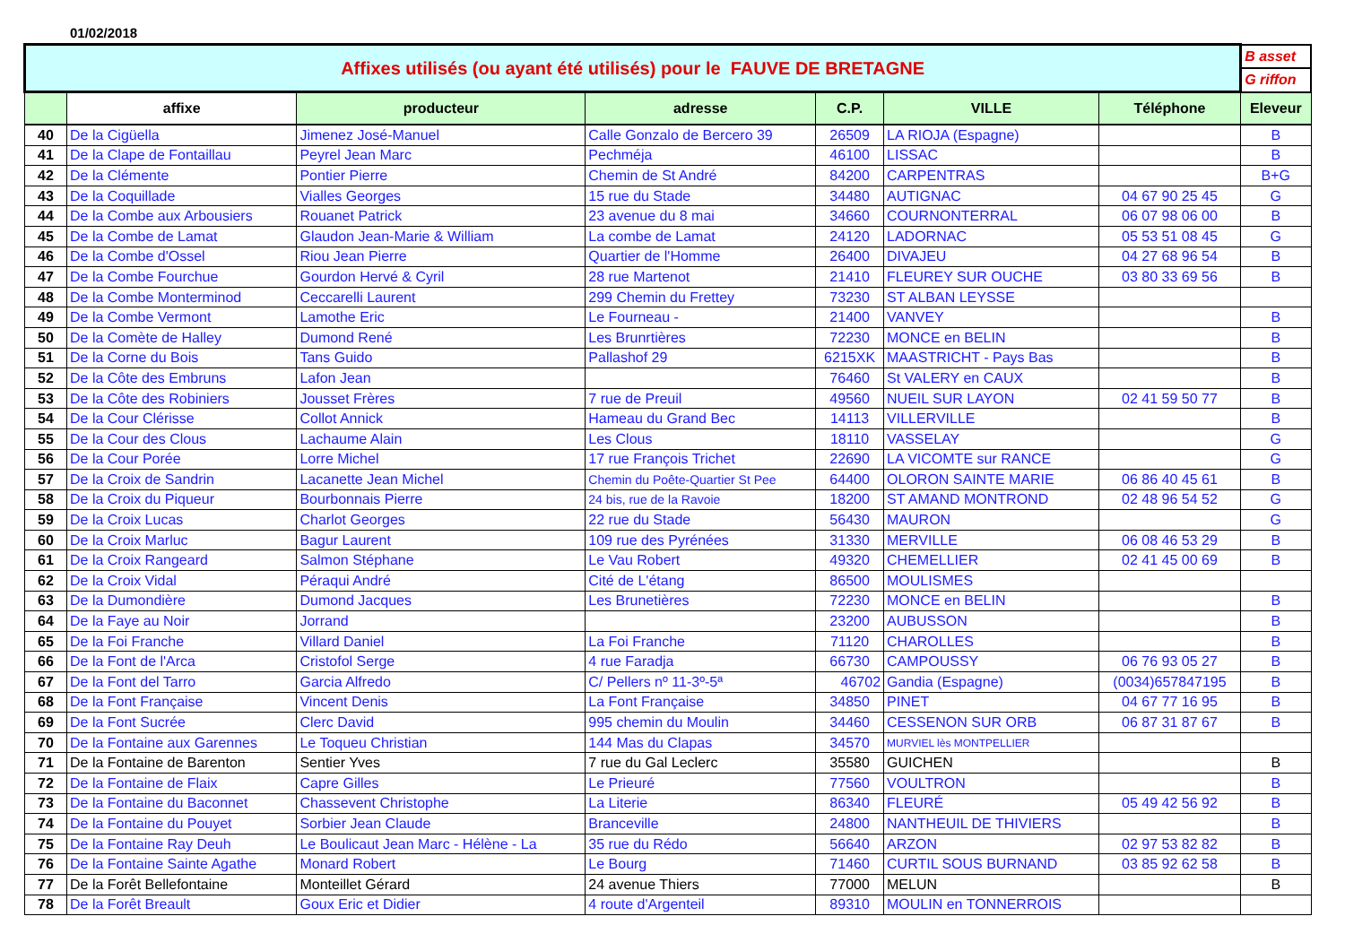01/02/2018
| Affixes utilisés (ou ayant été utilisés) pour le FAUVE DE BRETAGNE | | | | | | | B asset |
| | | | | | | | G riffon |
| | affixe | producteur | adresse | C.P. | VILLE | Téléphone | Eleveur |
| 40 | De la Cigüella | Jimenez José-Manuel | Calle Gonzalo de Bercero 39 | 26509 | LA RIOJA (Espagne) | | B |
| 41 | De la Clape de Fontaillau | Peyrel Jean Marc | Pechméja | 46100 | LISSAC | | B |
| 42 | De la Clémente | Pontier Pierre | Chemin de St André | 84200 | CARPENTRAS | | B+G |
| 43 | De la Coquillade | Vialles Georges | 15 rue du Stade | 34480 | AUTIGNAC | 04 67 90 25 45 | G |
| 44 | De la Combe aux Arbousiers | Rouanet Patrick | 23 avenue du 8 mai | 34660 | COURNONTERRAL | 06 07 98 06 00 | B |
| 45 | De la Combe de Lamat | Glaudon Jean-Marie & William | La combe de Lamat | 24120 | LADORNAC | 05 53 51 08 45 | G |
| 46 | De la Combe d'Ossel | Riou Jean Pierre | Quartier de l'Homme | 26400 | DIVAJEU | 04 27 68 96 54 | B |
| 47 | De la Combe Fourchue | Gourdon Hervé & Cyril | 28 rue Martenot | 21410 | FLEUREY SUR OUCHE | 03 80 33 69 56 | B |
| 48 | De la Combe Monterminod | Ceccarelli Laurent | 299 Chemin du Frettey | 73230 | ST ALBAN LEYSSE | | |
| 49 | De la Combe Vermont | Lamothe Eric | Le Fourneau - | 21400 | VANVEY | | B |
| 50 | De la Comète de Halley | Dumond René | Les Brunrtières | 72230 | MONCE en BELIN | | B |
| 51 | De la Corne du Bois | Tans Guido | Pallashof 29 | 6215XK | MAASTRICHT - Pays Bas | | B |
| 52 | De la Côte des Embruns | Lafon Jean | | 76460 | St VALERY en CAUX | | B |
| 53 | De la Côte des Robiniers | Jousset Frères | 7 rue de Preuil | 49560 | NUEIL SUR LAYON | 02 41 59 50 77 | B |
| 54 | De la Cour Clérisse | Collot Annick | Hameau du Grand Bec | 14113 | VILLERVILLE | | B |
| 55 | De la Cour des Clous | Lachaume Alain | Les Clous | 18110 | VASSELAY | | G |
| 56 | De la Cour Porée | Lorre Michel | 17 rue François Trichet | 22690 | LA VICOMTE sur RANCE | | G |
| 57 | De la Croix de Sandrin | Lacanette Jean Michel | Chemin du Poête-Quartier St Pee | 64400 | OLORON SAINTE MARIE | 06 86 40 45 61 | B |
| 58 | De la Croix du Piqueur | Bourbonnais Pierre | 24 bis, rue de la Ravoie | 18200 | ST AMAND MONTROND | 02 48 96 54 52 | G |
| 59 | De la Croix Lucas | Charlot Georges | 22 rue du Stade | 56430 | MAURON | | G |
| 60 | De la Croix Marluc | Bagur Laurent | 109 rue des Pyrénées | 31330 | MERVILLE | 06 08 46 53 29 | B |
| 61 | De la Croix Rangeard | Salmon Stéphane | Le Vau Robert | 49320 | CHEMELLIER | 02 41 45 00 69 | B |
| 62 | De la Croix Vidal | Péraqui André | Cité de L'étang | 86500 | MOULISMES | | |
| 63 | De la Dumondière | Dumond Jacques | Les Brunetières | 72230 | MONCE en BELIN | | B |
| 64 | De la Faye au Noir | Jorrand | | 23200 | AUBUSSON | | B |
| 65 | De la Foi Franche | Villard Daniel | La Foi Franche | 71120 | CHAROLLES | | B |
| 66 | De la Font de l'Arca | Cristofol Serge | 4 rue Faradja | 66730 | CAMPOUSSY | 06 76 93 05 27 | B |
| 67 | De la Font del Tarro | Garcia Alfredo | C/ Pellers nº 11-3º-5ª | 46702 | Gandia (Espagne) | (0034)657847195 | B |
| 68 | De la Font Française | Vincent Denis | La Font Française | 34850 | PINET | 04 67 77 16 95 | B |
| 69 | De la Font Sucrée | Clerc David | 995 chemin du Moulin | 34460 | CESSENON SUR ORB | 06 87 31 87 67 | B |
| 70 | De la Fontaine aux Garennes | Le Toqueu Christian | 144 Mas du Clapas | 34570 | MURVIEL lès MONTPELLIER | | |
| 71 | De la Fontaine de Barenton | Sentier Yves | 7 rue du Gal Leclerc | 35580 | GUICHEN | | B |
| 72 | De la Fontaine de Flaix | Capre Gilles | Le Prieuré | 77560 | VOULTRON | | B |
| 73 | De la Fontaine du Baconnet | Chassevent Christophe | La Literie | 86340 | FLEURÉ | 05 49 42 56 92 | B |
| 74 | De la Fontaine du Pouyet | Sorbier Jean Claude | Branceville | 24800 | NANTHEUIL DE THIVIERS | | B |
| 75 | De la Fontaine Ray Deuh | Le Boulicaut Jean Marc - Hélène - La | 35 rue du Rédo | 56640 | ARZON | 02 97 53 82 82 | B |
| 76 | De la Fontaine Sainte Agathe | Monard Robert | Le Bourg | 71460 | CURTIL SOUS BURNAND | 03 85 92 62 58 | B |
| 77 | De la Forêt Bellefontaine | Monteillet Gérard | 24 avenue Thiers | 77000 | MELUN | | B |
| 78 | De la Forêt Breault | Goux Eric et Didier | 4 route d'Argenteil | 89310 | MOULIN en TONNERROIS | | |